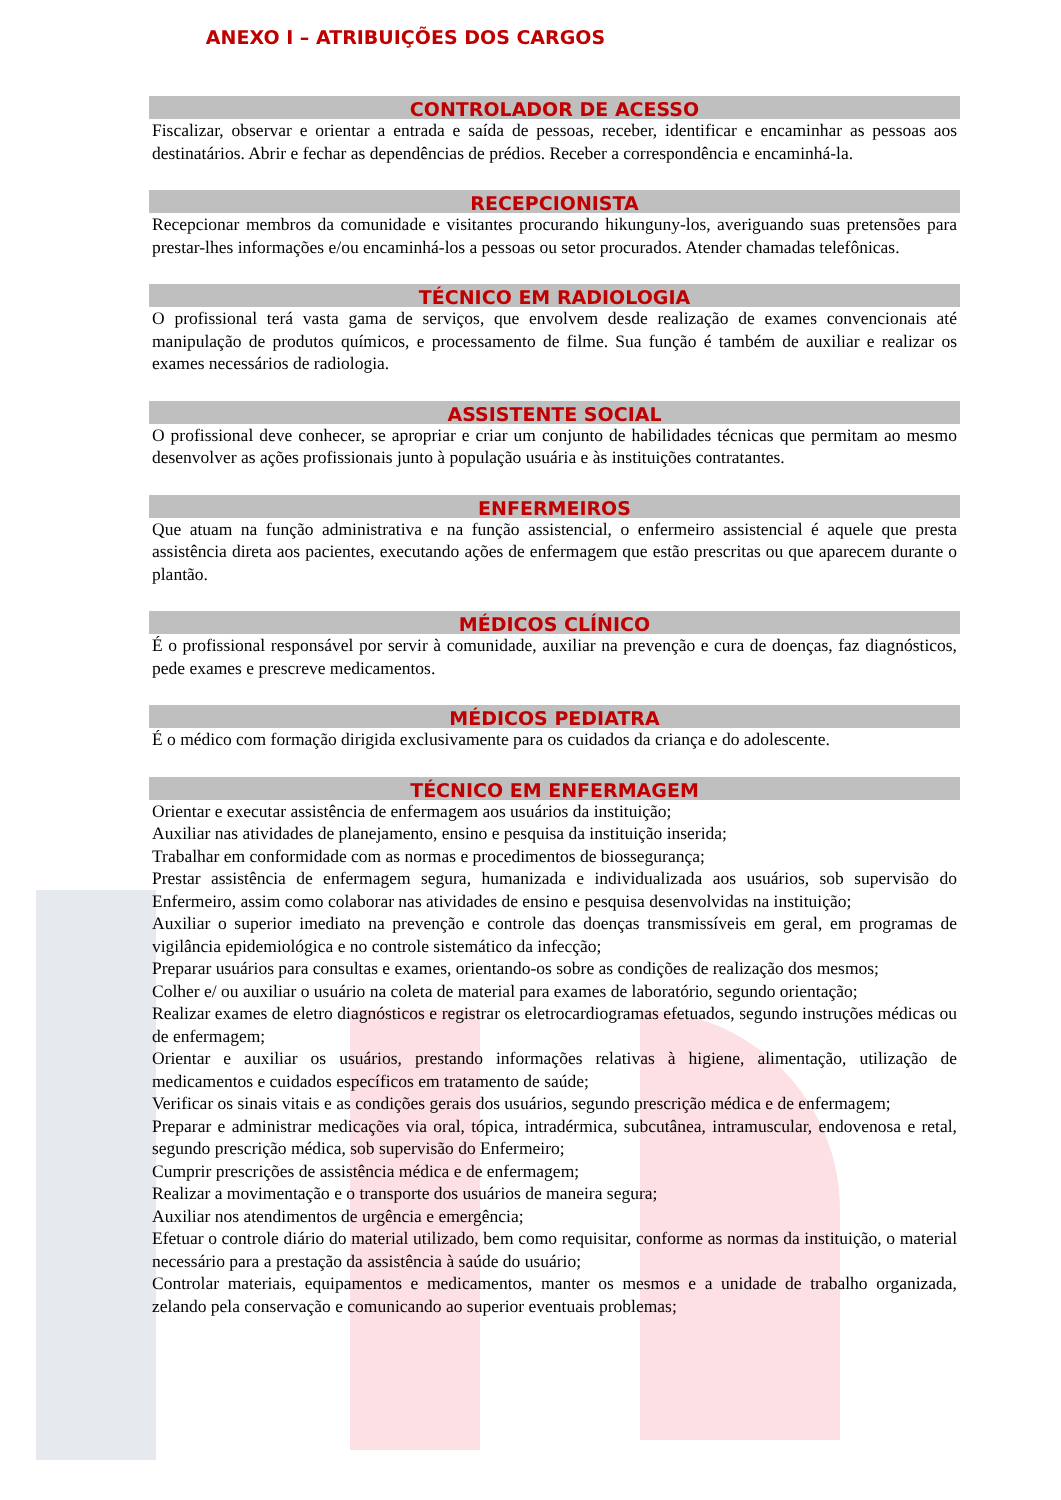ANEXO I – ATRIBUIÇÕES DOS CARGOS
CONTROLADOR DE ACESSO
Fiscalizar, observar e orientar a entrada e saída de pessoas, receber, identificar e encaminhar as pessoas aos destinatários. Abrir e fechar as dependências de prédios. Receber a correspondência e encaminhá-la.
RECEPCIONISTA
Recepcionar membros da comunidade e visitantes procurando hikunguny-los, averiguando suas pretensões para prestar-lhes informações e/ou encaminhá-los a pessoas ou setor procurados. Atender chamadas telefônicas.
TÉCNICO EM RADIOLOGIA
O profissional terá vasta gama de serviços, que envolvem desde realização de exames convencionais até manipulação de produtos químicos, e processamento de filme. Sua função é também de auxiliar e realizar os exames necessários de radiologia.
ASSISTENTE SOCIAL
O profissional deve conhecer, se apropriar e criar um conjunto de habilidades técnicas que permitam ao mesmo desenvolver as ações profissionais junto à população usuária e às instituições contratantes.
ENFERMEIROS
Que atuam na função administrativa e na função assistencial, o enfermeiro assistencial é aquele que presta assistência direta aos pacientes, executando ações de enfermagem que estão prescritas ou que aparecem durante o plantão.
MÉDICOS CLÍNICO
É o profissional responsável por servir à comunidade, auxiliar na prevenção e cura de doenças, faz diagnósticos, pede exames e prescreve medicamentos.
MÉDICOS PEDIATRA
É o médico com formação dirigida exclusivamente para os cuidados da criança e do adolescente.
TÉCNICO EM ENFERMAGEM
Orientar e executar assistência de enfermagem aos usuários da instituição;
Auxiliar nas atividades de planejamento, ensino e pesquisa da instituição inserida;
Trabalhar em conformidade com as normas e procedimentos de biossegurança;
Prestar assistência de enfermagem segura, humanizada e individualizada aos usuários, sob supervisão do Enfermeiro, assim como colaborar nas atividades de ensino e pesquisa desenvolvidas na instituição;
Auxiliar o superior imediato na prevenção e controle das doenças transmissíveis em geral, em programas de vigilância epidemiológica e no controle sistemático da infecção;
Preparar usuários para consultas e exames, orientando-os sobre as condições de realização dos mesmos;
Colher e/ ou auxiliar o usuário na coleta de material para exames de laboratório, segundo orientação;
Realizar exames de eletro diagnósticos e registrar os eletrocardiogramas efetuados, segundo instruções médicas ou de enfermagem;
Orientar e auxiliar os usuários, prestando informações relativas à higiene, alimentação, utilização de medicamentos e cuidados específicos em tratamento de saúde;
Verificar os sinais vitais e as condições gerais dos usuários, segundo prescrição médica e de enfermagem;
Preparar e administrar medicações via oral, tópica, intradérmica, subcutânea, intramuscular, endovenosa e retal, segundo prescrição médica, sob supervisão do Enfermeiro;
Cumprir prescrições de assistência médica e de enfermagem;
Realizar a movimentação e o transporte dos usuários de maneira segura;
Auxiliar nos atendimentos de urgência e emergência;
Efetuar o controle diário do material utilizado, bem como requisitar, conforme as normas da instituição, o material necessário para a prestação da assistência à saúde do usuário;
Controlar materiais, equipamentos e medicamentos, manter os mesmos e a unidade de trabalho organizada, zelando pela conservação e comunicando ao superior eventuais problemas;